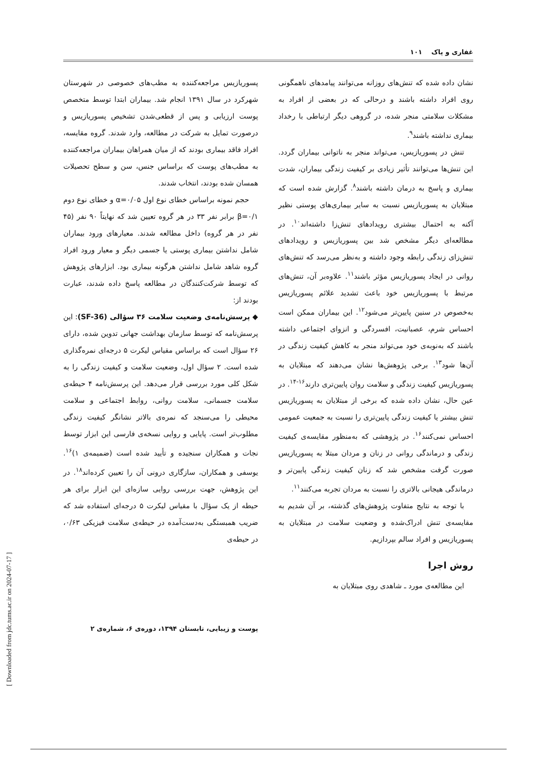غفاری و پاک ۱۰۱
نشان داده شده که تنش‌های روزانه می‌توانند پیامدهای ناهمگونی روی افراد داشته باشند و درحالی که در بعضی از افراد به مشکلات سلامتی منجر شده، در گروهی دیگر ارتباطی با رخداد بیماری نداشته باشند<sup>۹</sup>.
تنش در پسوریازیس، می‌تواند منجر به ناتوانی بیماران گردد. این تنش‌ها می‌توانند تأثیر زیادی بر کیفیت زندگی بیماران، شدت بیماری و پاسخ به درمان داشته باشند<sup>۸</sup>. گزارش شده است که مبتلایان به پسوریازیس نسبت به سایر بیماری‌های پوستی نظیر آکنه به احتمال بیشتری رویدادهای تنش‌زا داشته‌اند<sup>۱۰</sup>. در مطالعه‌ای دیگر مشخص شد بین پسوریازیس و رویدادهای تنش‌زای زندگی رابطه وجود داشته و به‌نظر می‌رسد که تنش‌های روانی در ایجاد پسوریازیس مؤثر باشند<sup>۱۱</sup>. علاوه‌بر آن، تنش‌های مرتبط با پسوریازیس خود باعث تشدید علائم پسوریازیس به‌خصوص در سنین پایین‌تر می‌شود<sup>۱۲</sup>. این بیماران ممکن است احساس شرم، عصبانیت، افسردگی و انزوای اجتماعی داشته باشند که به‌نوبه‌ی خود می‌تواند منجر به کاهش کیفیت زندگی در آن‌ها شود<sup>۱۳</sup>. برخی پژوهش‌ها نشان می‌دهند که مبتلایان به پسوریازیس کیفیت زندگی و سلامت روان پایین‌تری دارند<sup>۱۶-۱۴</sup>. در عین حال، نشان داده شده که برخی از مبتلایان به پسوریازیس تنش بیشتر یا کیفیت زندگی پایین‌تری را نسبت به جمعیت عمومی احساس نمی‌کنند<sup>۱۶</sup>. در پژوهشی که به‌منظور مقایسه‌ی کیفیت زندگی و درماندگی روانی در زنان و مردان مبتلا به پسوریازیس صورت گرفت مشخص شد که زنان کیفیت زندگی پایین‌تر و درماندگی هیجانی بالاتری را نسبت به مردان تجربه می‌کنند<sup>۱۱</sup>.
با توجه به نتایج متفاوت پژوهش‌های گذشته، بر آن شدیم به مقایسه‌ی تنش ادراک‌شده و وضعیت سلامت در مبتلایان به پسوریازیس و افراد سالم بپردازیم.
روش اجرا
این مطالعه‌ی مورد ـ شاهدی روی مبتلایان به
پسوریازیس مراجعه‌کننده به مطب‌های خصوصی در شهرستان شهرکرد در سال ۱۳۹۱ انجام شد. بیماران ابتدا توسط متخصص پوست ارزیابی و پس از قطعی‌شدن تشخیص پسوریازیس و درصورت تمایل به شرکت در مطالعه، وارد شدند. گروه مقایسه، افراد فاقد بیماری بودند که از میان همراهان بیماران مراجعه‌کننده به مطب‌های پوست که براساس جنس، سن و سطح تحصیلات همسان شده بودند، انتخاب شدند.
حجم نمونه براساس خطای نوع اول α=۰/۰۵ و خطای نوع دوم β=۰/۱ برابر نفر ۳۳ در هر گروه تعیین شد که نهایتاً ۹۰ نفر (۴۵ نفر در هر گروه) داخل مطالعه شدند. معیارهای ورود بیماران شامل نداشتن بیماری پوستی یا جسمی دیگر و معیار ورود افراد گروه شاهد شامل نداشتن هرگونه بیماری بود. ابزارهای پژوهش که توسط شرکت‌کنندگان در مطالعه پاسخ داده شدند، عبارت بودند از:
◆ پرسش‌نامه‌ی وضعیت سلامت ۳۶ سؤالی (SF-36): این پرسش‌نامه که توسط سازمان بهداشت جهانی تدوین شده، دارای ۲۶ سؤال است که براساس مقیاس لیکرت ۵ درجه‌ای نمره‌گذاری شده است. ۲ سؤال اول، وضعیت سلامت و کیفیت زندگی را به شکل کلی مورد بررسی قرار می‌دهد. این پرسش‌نامه ۴ حیطه‌ی سلامت جسمانی، سلامت روانی، روابط اجتماعی و سلامت محیطی را می‌سنجد که نمره‌ی بالاتر نشانگر کیفیت زندگی مطلوب‌تر است. پایایی و روایی نسخه‌ی فارسی این ابزار توسط نجات و همکاران سنجیده و تأیید شده است (ضمیمه‌ی ۱)<sup>۱۶</sup>. یوسفی و همکاران، سازگاری درونی آن را تعیین کرده‌اند<sup>۱۸</sup>. در این پژوهش، جهت بررسی روایی سازه‌ای این ابزار برای هر حیطه از یک سؤال با مقیاس لیکرت ۵ درجه‌ای استفاده شد که ضریب همبستگی به‌دست‌آمده در حیطه‌ی سلامت فیزیکی ۰/۶۳، در حیطه‌ی
پوست و زیبایی، تابستان ۱۳۹۴، دوره‌ی ۶، شماره‌ی ۲
[ Downloaded from jdc.tums.ac.ir on 2024-07-17 ]